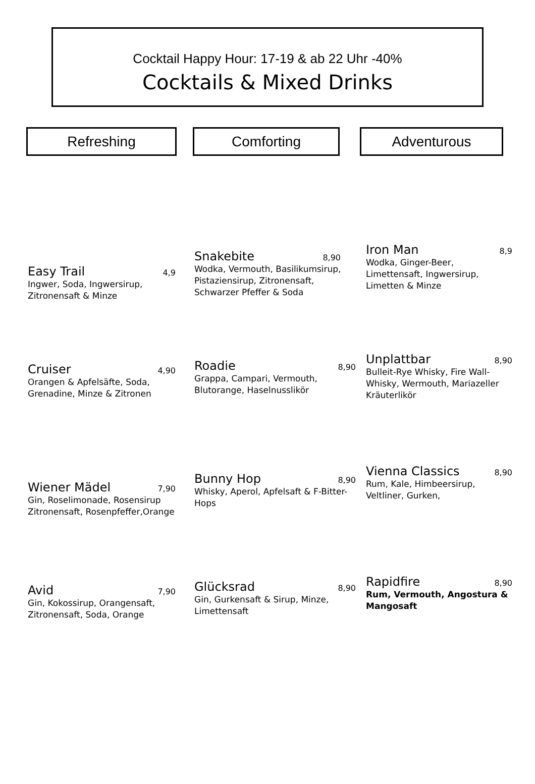Cocktail Happy Hour: 17-19 & ab 22 Uhr -40%
Cocktails & Mixed Drinks
Refreshing Comforting Adventurous
Easy Trail 4,9
Ingwer, Soda, Ingwersirup, Zitronensaft & Minze
Cruiser 4,90
Orangen & Apfelsäfte, Soda, Grenadine, Minze & Zitronen
Wiener Mädel 7,90
Gin, Roselimonade, Rosensirup Zitronensaft, Rosenpfeffer,Orange
Avid 7,90
Gin, Kokossirup, Orangensaft, Zitronensaft, Soda, Orange
Snakebite 8,90
Wodka, Vermouth, Basilikumsirup, Pistaziensirup, Zitronensaft, Schwarzer Pfeffer & Soda
Roadie 8,90
Grappa, Campari, Vermouth, Blutorange, Haselnusslikör
Bunny Hop 8,90
Whisky, Aperol, Apfelsaft & F-Bitter-Hops
Glücksrad 8,90
Gin, Gurkensaft & Sirup, Minze, Limettensaft
Iron Man 8,9
Wodka, Ginger-Beer, Limettensaft, Ingwersirup, Limetten & Minze
Unplattbar 8,90
Bulleit-Rye Whisky, Fire Wall-Whisky, Wermouth, Mariazeller Kräuterlikör
Vienna Classics 8,90
Rum, Kale, Himbeersirup, Veltliner, Gurken,
Rapidfire 8,90
Rum, Vermouth, Angostura & Mangosaft